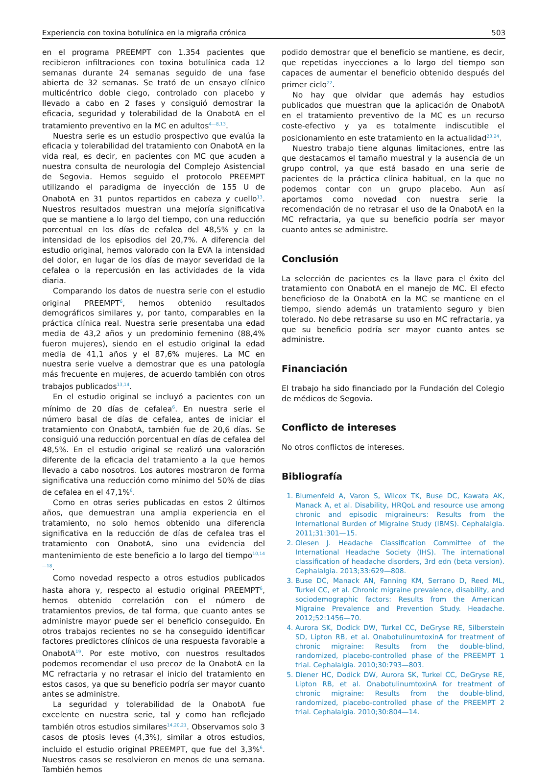Experiencia con toxina botulínica en la migraña crónica 503
en el programa PREEMPT con 1.354 pacientes que recibieron infiltraciones con toxina botulínica cada 12 semanas durante 24 semanas seguido de una fase abierta de 32 semanas. Se trató de un ensayo clínico multicéntrico doble ciego, controlado con placebo y llevado a cabo en 2 fases y consiguió demostrar la eficacia, seguridad y tolerabilidad de la OnabotA en el tratamiento preventivo en la MC en adultos<sup>4—8,13</sup>.
Nuestra serie es un estudio prospectivo que evalúa la eficacia y tolerabilidad del tratamiento con OnabotA en la vida real, es decir, en pacientes con MC que acuden a nuestra consulta de neurología del Complejo Asistencial de Segovia. Hemos seguido el protocolo PREEMPT utilizando el paradigma de inyección de 155 U de OnabotA en 31 puntos repartidos en cabeza y cuello<sup>13</sup>. Nuestros resultados muestran una mejoría significativa que se mantiene a lo largo del tiempo, con una reducción porcentual en los días de cefalea del 48,5% y en la intensidad de los episodios del 20,7%. A diferencia del estudio original, hemos valorado con la EVA la intensidad del dolor, en lugar de los días de mayor severidad de la cefalea o la repercusión en las actividades de la vida diaria.
Comparando los datos de nuestra serie con el estudio original PREEMPT<sup>6</sup>, hemos obtenido resultados demográficos similares y, por tanto, comparables en la práctica clínica real. Nuestra serie presentaba una edad media de 43,2 años y un predominio femenino (88,4% fueron mujeres), siendo en el estudio original la edad media de 41,1 años y el 87,6% mujeres. La MC en nuestra serie vuelve a demostrar que es una patología más frecuente en mujeres, de acuerdo también con otros trabajos publicados<sup>13,14</sup>.
En el estudio original se incluyó a pacientes con un mínimo de 20 días de cefalea<sup>6</sup>. En nuestra serie el número basal de días de cefalea, antes de iniciar el tratamiento con OnabotA, también fue de 20,6 días. Se consiguió una reducción porcentual en días de cefalea del 48,5%. En el estudio original se realizó una valoración diferente de la eficacia del tratamiento a la que hemos llevado a cabo nosotros. Los autores mostraron de forma significativa una reducción como mínimo del 50% de días de cefalea en el 47,1%<sup>6</sup>.
Como en otras series publicadas en estos 2 últimos años, que demuestran una amplia experiencia en el tratamiento, no solo hemos obtenido una diferencia significativa en la reducción de días de cefalea tras el tratamiento con OnabotA, sino una evidencia del mantenimiento de este beneficio a lo largo del tiempo<sup>10,14—18</sup>.
Como novedad respecto a otros estudios publicados hasta ahora y, respecto al estudio original PREEMPT<sup>6</sup>, hemos obtenido correlación con el número de tratamientos previos, de tal forma, que cuanto antes se administre mayor puede ser el beneficio conseguido. En otros trabajos recientes no se ha conseguido identificar factores predictores clínicos de una respuesta favorable a OnabotA<sup>19</sup>. Por este motivo, con nuestros resultados podemos recomendar el uso precoz de la OnabotA en la MC refractaria y no retrasar el inicio del tratamiento en estos casos, ya que su beneficio podría ser mayor cuanto antes se administre.
La seguridad y tolerabilidad de la OnabotA fue excelente en nuestra serie, tal y como han reflejado también otros estudios similares<sup>14,20,21</sup>. Observamos solo 3 casos de ptosis leves (4,3%), similar a otros estudios, incluido el estudio original PREEMPT, que fue del 3,3%<sup>6</sup>. Nuestros casos se resolvieron en menos de una semana. También hemos
podido demostrar que el beneficio se mantiene, es decir, que repetidas inyecciones a lo largo del tiempo son capaces de aumentar el beneficio obtenido después del primer ciclo<sup>22</sup>.
No hay que olvidar que además hay estudios publicados que muestran que la aplicación de OnabotA en el tratamiento preventivo de la MC es un recurso coste-efectivo y ya es totalmente indiscutible el posicionamiento en este tratamiento en la actualidad<sup>23,24</sup>.
Nuestro trabajo tiene algunas limitaciones, entre las que destacamos el tamaño muestral y la ausencia de un grupo control, ya que está basado en una serie de pacientes de la práctica clínica habitual, en la que no podemos contar con un grupo placebo. Aun así aportamos como novedad con nuestra serie la recomendación de no retrasar el uso de la OnabotA en la MC refractaria, ya que su beneficio podría ser mayor cuanto antes se administre.
Conclusión
La selección de pacientes es la llave para el éxito del tratamiento con OnabotA en el manejo de MC. El efecto beneficioso de la OnabotA en la MC se mantiene en el tiempo, siendo además un tratamiento seguro y bien tolerado. No debe retrasarse su uso en MC refractaria, ya que su beneficio podría ser mayor cuanto antes se administre.
Financiación
El trabajo ha sido financiado por la Fundación del Colegio de médicos de Segovia.
Conflicto de intereses
No otros conflictos de intereses.
Bibliografía
1. Blumenfeld A, Varon S, Wilcox TK, Buse DC, Kawata AK, Manack A, et al. Disability, HRQoL and resource use among chronic and episodic migraineurs: Results from the International Burden of Migraine Study (IBMS). Cephalalgia. 2011;31:301—15.
2. Olesen J. Headache Classification Committee of the International Headache Society (IHS). The international classification of headache disorders, 3rd edn (beta version). Cephalalgia. 2013;33:629—808.
3. Buse DC, Manack AN, Fanning KM, Serrano D, Reed ML, Turkel CC, et al. Chronic migraine prevalence, disability, and sociodemographic factors: Results from the American Migraine Prevalence and Prevention Study. Headache. 2012;52:1456—70.
4. Aurora SK, Dodick DW, Turkel CC, DeGryse RE, Silberstein SD, Lipton RB, et al. OnabotulinumtoxinA for treatment of chronic migraine: Results from the double-blind, randomized, placebo-controlled phase of the PREEMPT 1 trial. Cephalalgia. 2010;30:793—803.
5. Diener HC, Dodick DW, Aurora SK, Turkel CC, DeGryse RE, Lipton RB, et al. OnabotulinumtoxinA for treatment of chronic migraine: Results from the double-blind, randomized, placebo-controlled phase of the PREEMPT 2 trial. Cephalalgia. 2010;30:804—14.